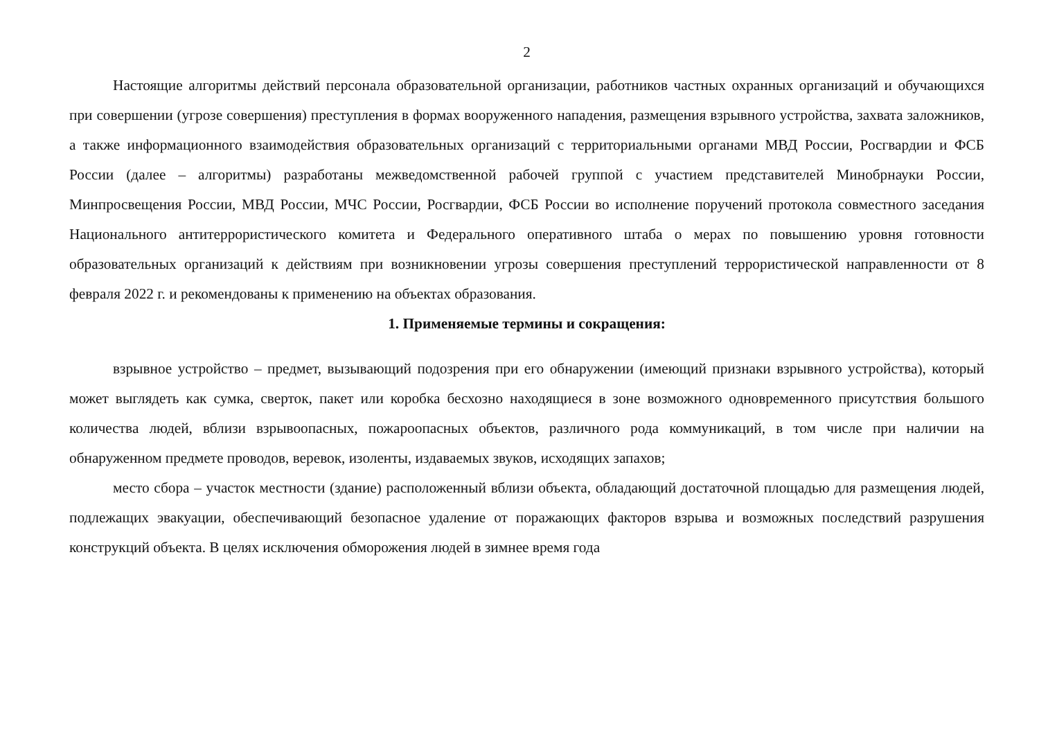2
Настоящие алгоритмы действий персонала образовательной организации, работников частных охранных организаций и обучающихся при совершении (угрозе совершения) преступления в формах вооруженного нападения, размещения взрывного устройства, захвата заложников, а также информационного взаимодействия образовательных организаций с территориальными органами МВД России, Росгвардии и ФСБ России (далее – алгоритмы) разработаны межведомственной рабочей группой с участием представителей Минобрнауки России, Минпросвещения России, МВД России, МЧС России, Росгвардии, ФСБ России во исполнение поручений протокола совместного заседания Национального антитеррористического комитета и Федерального оперативного штаба о мерах по повышению уровня готовности образовательных организаций к действиям при возникновении угрозы совершения преступлений террористической направленности от 8 февраля 2022 г. и рекомендованы к применению на объектах образования.
1. Применяемые термины и сокращения:
взрывное устройство – предмет, вызывающий подозрения при его обнаружении (имеющий признаки взрывного устройства), который может выглядеть как сумка, сверток, пакет или коробка бесхозно находящиеся в зоне возможного одновременного присутствия большого количества людей, вблизи взрывоопасных, пожароопасных объектов, различного рода коммуникаций, в том числе при наличии на обнаруженном предмете проводов, веревок, изоленты, издаваемых звуков, исходящих запахов;
место сбора – участок местности (здание) расположенный вблизи объекта, обладающий достаточной площадью для размещения людей, подлежащих эвакуации, обеспечивающий безопасное удаление от поражающих факторов взрыва и возможных последствий разрушения конструкций объекта. В целях исключения обморожения людей в зимнее время года